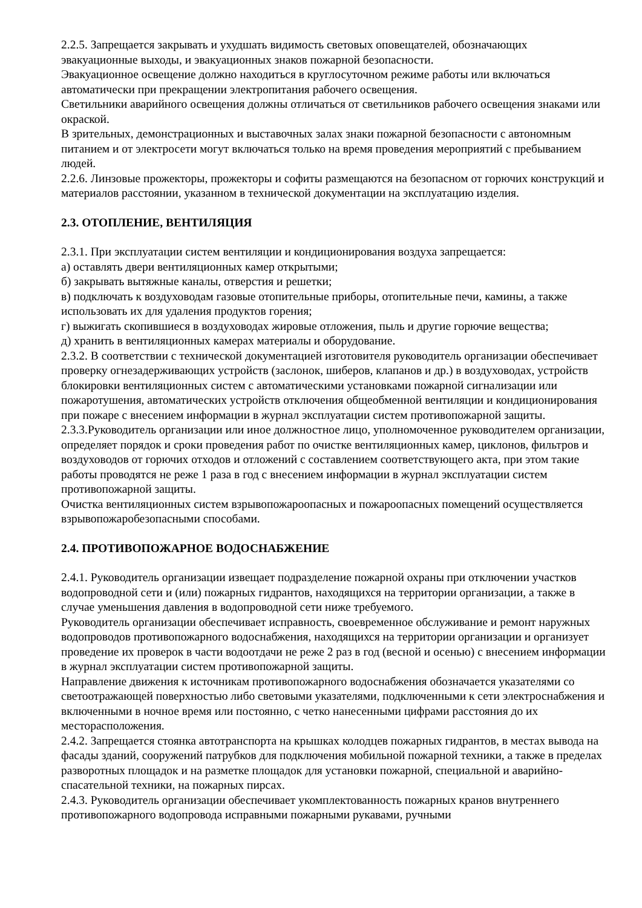2.2.5. Запрещается закрывать и ухудшать видимость световых оповещателей, обозначающих эвакуационные выходы, и эвакуационных знаков пожарной безопасности.
Эвакуационное освещение должно находиться в круглосуточном режиме работы или включаться автоматически при прекращении электропитания рабочего освещения.
Светильники аварийного освещения должны отличаться от светильников рабочего освещения знаками или окраской.
В зрительных, демонстрационных и выставочных залах знаки пожарной безопасности с автономным питанием и от электросети могут включаться только на время проведения мероприятий с пребыванием людей.
2.2.6. Линзовые прожекторы, прожекторы и софиты размещаются на безопасном от горючих конструкций и материалов расстоянии, указанном в технической документации на эксплуатацию изделия.
2.3. ОТОПЛЕНИЕ, ВЕНТИЛЯЦИЯ
2.3.1. При эксплуатации систем вентиляции и кондиционирования воздуха запрещается:
а) оставлять двери вентиляционных камер открытыми;
б) закрывать вытяжные каналы, отверстия и решетки;
в) подключать к воздуховодам газовые отопительные приборы, отопительные печи, камины, а также использовать их для удаления продуктов горения;
г) выжигать скопившиеся в воздуховодах жировые отложения, пыль и другие горючие вещества;
д) хранить в вентиляционных камерах материалы и оборудование.
2.3.2. В соответствии с технической документацией изготовителя руководитель организации обеспечивает проверку огнезадерживающих устройств (заслонок, шиберов, клапанов и др.) в воздуховодах, устройств блокировки вентиляционных систем с автоматическими установками пожарной сигнализации или пожаротушения, автоматических устройств отключения общеобменной вентиляции и кондиционирования при пожаре с внесением информации в журнал эксплуатации систем противопожарной защиты.
2.3.3.Руководитель организации или иное должностное лицо, уполномоченное руководителем организации, определяет порядок и сроки проведения работ по очистке вентиляционных камер, циклонов, фильтров и воздуховодов от горючих отходов и отложений с составлением соответствующего акта, при этом такие работы проводятся не реже 1 раза в год с внесением информации в журнал эксплуатации систем противопожарной защиты.
Очистка вентиляционных систем взрывопожароопасных и пожароопасных помещений осуществляется взрывопожаробезопасными способами.
2.4. ПРОТИВОПОЖАРНОЕ ВОДОСНАБЖЕНИЕ
2.4.1. Руководитель организации извещает подразделение пожарной охраны при отключении участков водопроводной сети и (или) пожарных гидрантов, находящихся на территории организации, а также в случае уменьшения давления в водопроводной сети ниже требуемого.
Руководитель организации обеспечивает исправность, своевременное обслуживание и ремонт наружных водопроводов противопожарного водоснабжения, находящихся на территории организации и организует проведение их проверок в части водоотдачи не реже 2 раз в год (весной и осенью) с внесением информации в журнал эксплуатации систем противопожарной защиты.
Направление движения к источникам противопожарного водоснабжения обозначается указателями со светоотражающей поверхностью либо световыми указателями, подключенными к сети электроснабжения и включенными в ночное время или постоянно, с четко нанесенными цифрами расстояния до их месторасположения.
2.4.2. Запрещается стоянка автотранспорта на крышках колодцев пожарных гидрантов, в местах вывода на фасады зданий, сооружений патрубков для подключения мобильной пожарной техники, а также в пределах разворотных площадок и на разметке площадок для установки пожарной, специальной и аварийно-спасательной техники, на пожарных пирсах.
2.4.3. Руководитель организации обеспечивает укомплектованность пожарных кранов внутреннего противопожарного водопровода исправными пожарными рукавами, ручными